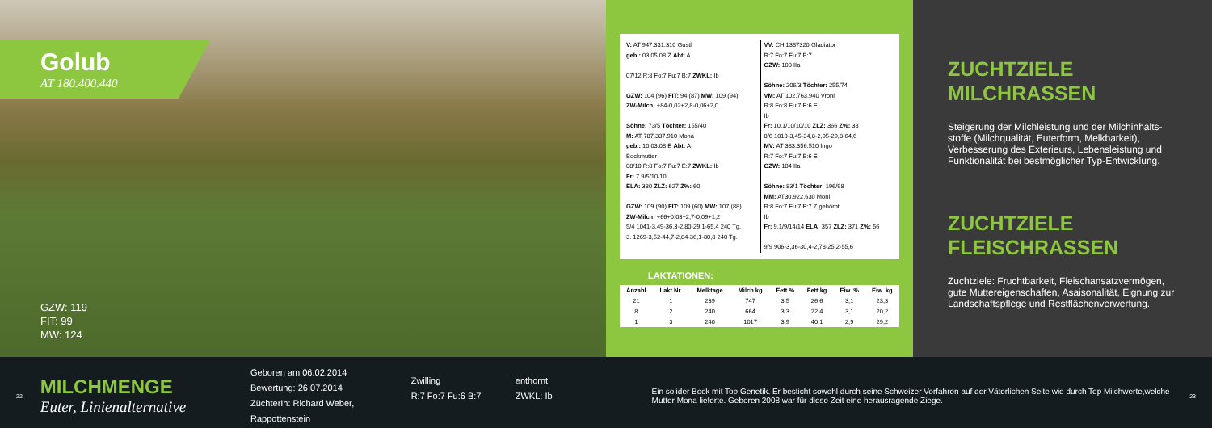Golub
AT 180.400.440
GZW: 119
FIT: 99
MW: 124
V: AT 947.331.310 Gustl
geb.: 03.05.08 Z Abt: A
07/12 R:8 Fo:7 Fu:7 B:7 ZWKL: Ib
GZW: 104 (96) FIT: 94 (87) MW: 109 (94)
ZW-Milch: +84-0,02+2,8-0,06+2,0
Söhne: 73/5 Töchter: 155/40
M: AT 787.337.910 Mona
geb.: 10.03.08 E Abt: A
Bockmutter
08/10 R:8 Fo:7 Fu:7 E:7 ZWKL: Ib
Fr: 7.9/5/10/10
ELA: 380 ZLZ: 627 Z%: 60
GZW: 109 (90) FIT: 109 (60) MW: 107 (88)
ZW-Milch: +66+0,03+2,7-0,09+1,2
5/4 1041-3,49-36,3-2,80-29,1-65,4 240 Tg.
3. 1269-3,52-44,7-2,84-36,1-80,8 240 Tg.
VV: CH 1387320 Gladiator
R:7 Fo:7 Fu:7 B:7
GZW: 100 IIa
Söhne: 206/3 Töchter: 255/74
VM: AT 102.763.940 Vroni
R:8 Fo:8 Fu:7 E:6 E
Ib
Fr: 10.1/10/10/10 ZLZ: 366 Z%: 38
8/6 1010-3,45-34,8-2,95-29,8-64,6
MV: AT 383.356.510 Ingo
R:7 Fo:7 Fu:7 B:6 E
GZW: 104 IIa
Söhne: 83/1 Töchter: 196/98
MM: AT30.922.630 Moni
R:8 Fo:7 Fu:7 E:7 Z gehörnt
Ib
Fr: 9.1/9/14/14 ELA: 357 ZLZ: 371 Z%: 56
9/9 906-3,36-30,4-2,78-25,2-55,6
LAKTATIONEN:
| Anzahl | Lakt Nr. | Melktage | Milch kg | Fett % | Fett kg | Eiw. % | Eiw. kg |
| --- | --- | --- | --- | --- | --- | --- | --- |
| 21 | 1 | 239 | 747 | 3,5 | 26,6 | 3,1 | 23,3 |
| 8 | 2 | 240 | 664 | 3,3 | 22,4 | 3,1 | 20,2 |
| 1 | 3 | 240 | 1017 | 3,9 | 40,1 | 2,9 | 29,2 |
ZUCHTZIELE
MILCHRASSEN
Steigerung der Milchleistung und der Milchinhalts-stoffe (Milchqualität, Euterform, Melkbarkeit), Verbesserung des Exterieurs, Lebensleistung und Funktionalität bei bestmöglicher Typ-Entwicklung.
ZUCHTZIELE
FLEISCHRASSEN
Zuchtziele: Fruchtbarkeit, Fleischansatzvermögen, gute Muttereigenschaften, Asaisonalität, Eignung zur Landschaftspflege und Restflächenverwertung.
22
MILCHMENGE
Euter, Linienalternative
Geboren am 06.02.2014
Bewertung: 26.07.2014
ZüchterIn: Richard Weber, Rappottenstein
Zwilling
R:7 Fo:7 Fu:6 B:7
enthornt
ZWKL: Ib
Ein solider Bock mit Top Genetik. Er besticht sowohl durch seine Schweizer Vorfahren auf der Väterlichen Seite wie durch Top Milchwerte,welche Mutter Mona lieferte. Geboren 2008 war für diese Zeit eine herausragende Ziege.
23